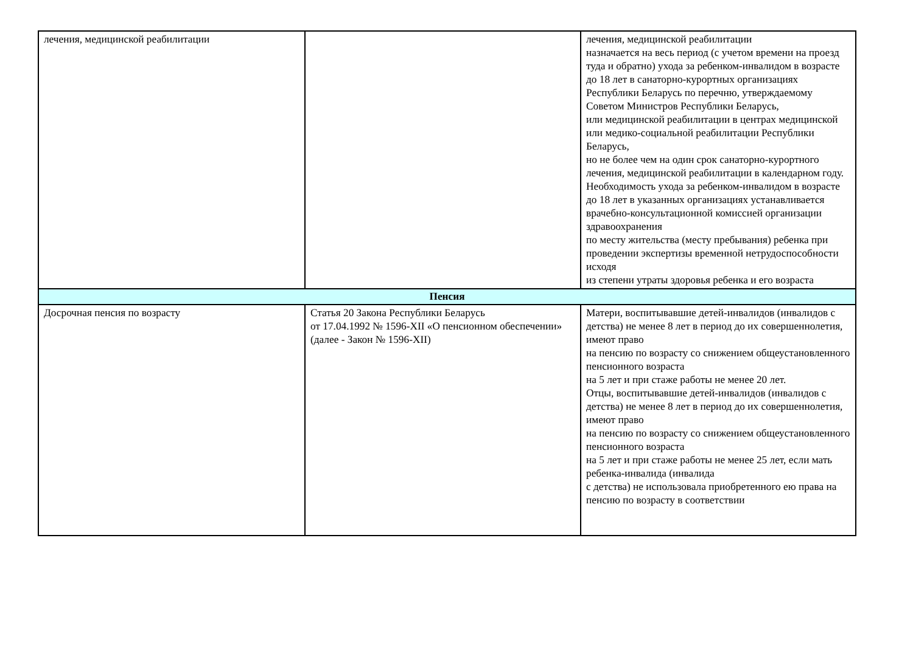| лечения, медицинской реабилитации | | лечения, медицинской реабилитации назначается на весь период (с учетом времени на проезд туда и обратно) ухода за ребенком-инвалидом в возрасте до 18 лет в санаторно-курортных организациях Республики Беларусь по перечню, утверждаемому Советом Министров Республики Беларусь, или медицинской реабилитации в центрах медицинской или медико-социальной реабилитации Республики Беларусь, но не более чем на один срок санаторно-курортного лечения, медицинской реабилитации в календарном году. Необходимость ухода за ребенком-инвалидом в возрасте до 18 лет в указанных организациях устанавливается врачебно-консультационной комиссией организации здравоохранения по месту жительства (месту пребывания) ребенка при проведении экспертизы временной нетрудоспособности исходя из степени утраты здоровья ребенка и его возраста |
| Пенсия | | |
| Досрочная пенсия по возрасту | Статья 20 Закона Республики Беларусь от 17.04.1992 № 1596-XII «О пенсионном обеспечении» (далее - Закон № 1596-XII) | Матери, воспитывавшие детей-инвалидов (инвалидов с детства) не менее 8 лет в период до их совершеннолетия, имеют право на пенсию по возрасту со снижением общеустановленного пенсионного возраста на 5 лет и при стаже работы не менее 20 лет. Отцы, воспитывавшие детей-инвалидов (инвалидов с детства) не менее 8 лет в период до их совершеннолетия, имеют право на пенсию по возрасту со снижением общеустановленного пенсионного возраста на 5 лет и при стаже работы не менее 25 лет, если мать ребенка-инвалида (инвалида с детства) не использовала приобретенного ею права на пенсию по возрасту в соответствии |